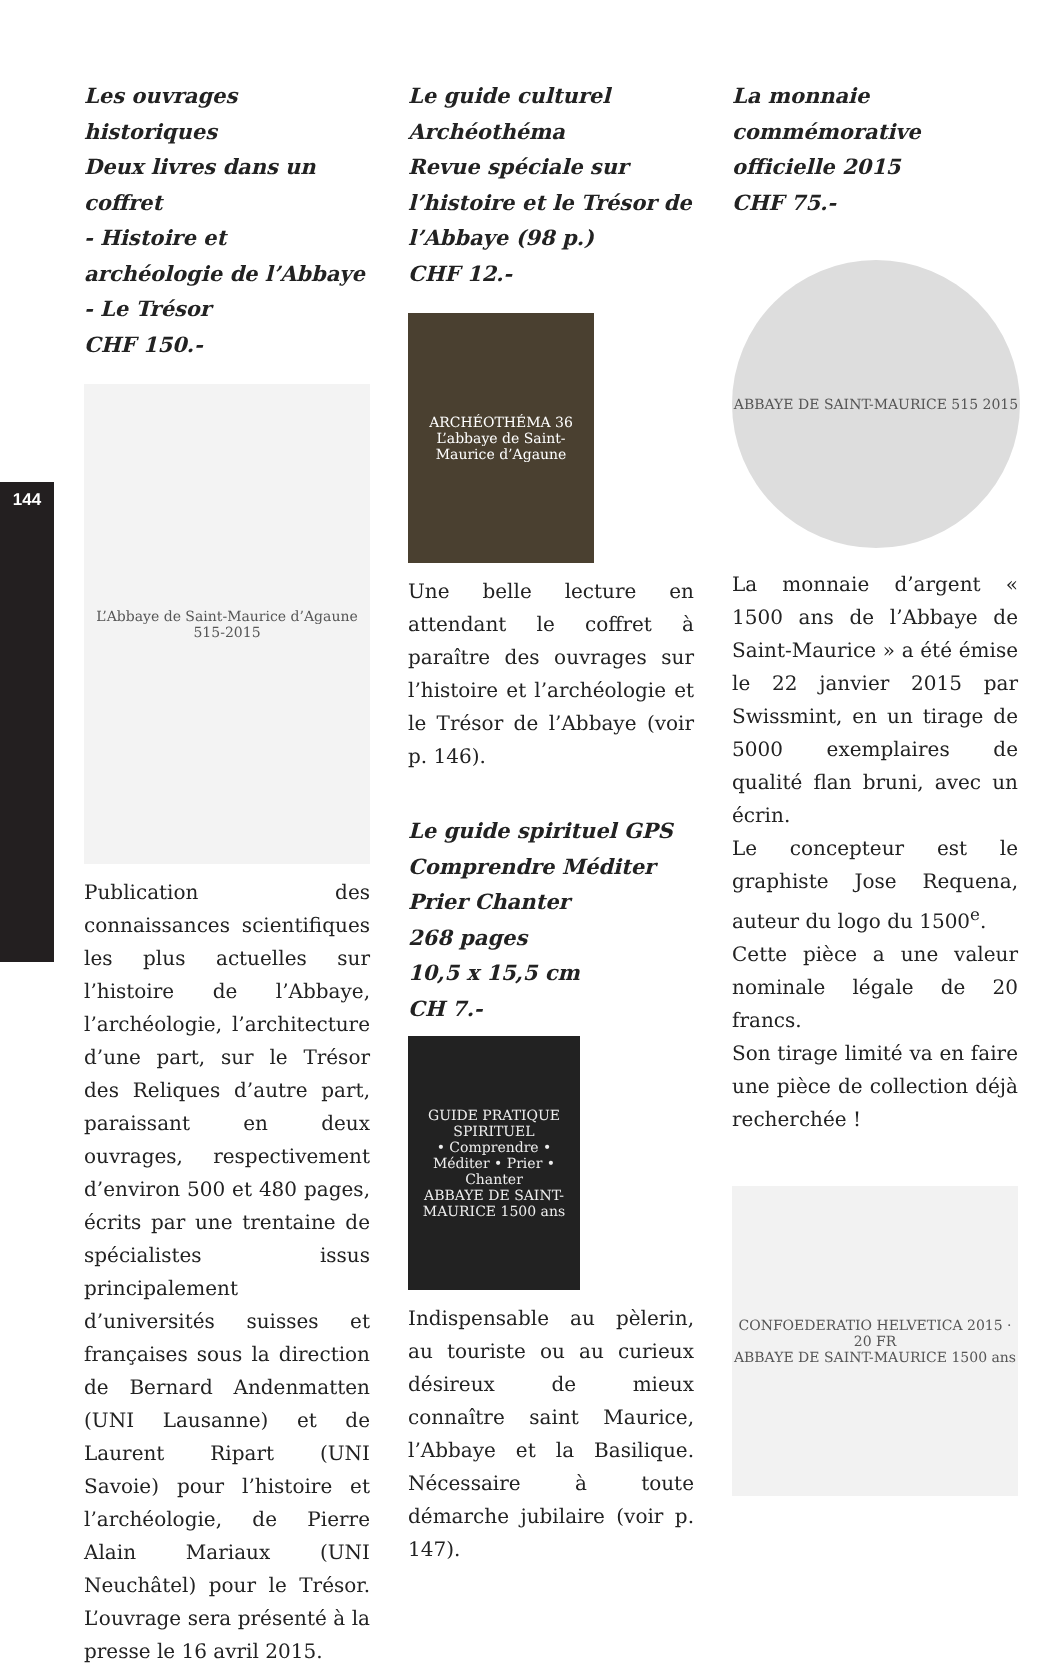144
Les ouvrages historiques
Deux livres dans un coffret
- Histoire et archéologie de l’Abbaye
- Le Trésor
CHF 150.-
L’Abbaye de Saint-Maurice d’Agaune 515-2015
Publication des connaissances scientifiques les plus actuelles sur l’histoire de l’Abbaye, l’archéologie, l’architecture d’une part, sur le Trésor des Reliques d’autre part, paraissant en deux ouvrages, respectivement d’environ 500 et 480 pages, écrits par une trentaine de spécialistes issus principalement d’universités suisses et françaises sous la direction de Bernard Andenmatten (UNI Lausanne) et de Laurent Ripart (UNI Savoie) pour l’histoire et l’archéologie, de Pierre Alain Mariaux (UNI Neuchâtel) pour le Trésor. L’ouvrage sera présenté à la presse le 16 avril 2015.
Le guide culturel
Archéothéma
Revue spéciale sur l’histoire et le Trésor de l’Abbaye (98 p.)
CHF 12.-
ARCHÉOTHÉMA 36
L’abbaye de Saint-Maurice d’Agaune
Une belle lecture en attendant le coffret à paraître des ouvrages sur l’histoire et l’archéologie et le Trésor de l’Abbaye (voir p. 146).
Le guide spirituel GPS
Comprendre Méditer
Prier Chanter
268 pages
10,5 x 15,5 cm
CH 7.-
GUIDE PRATIQUE SPIRITUEL
• Comprendre • Méditer • Prier • Chanter
ABBAYE DE SAINT-MAURICE 1500 ans
Indispensable au pèlerin, au touriste ou au curieux désireux de mieux connaître saint Maurice, l’Abbaye et la Basilique. Nécessaire à toute démarche jubilaire (voir p. 147).
La monnaie commémorative officielle 2015
CHF 75.-
ABBAYE DE SAINT-MAURICE 515 2015
La monnaie d’argent « 1500 ans de l’Abbaye de Saint-Maurice » a été émise le 22 janvier 2015 par Swissmint, en un tirage de 5000 exemplaires de qualité flan bruni, avec un écrin.
Le concepteur est le graphiste Jose Requena, auteur du logo du 1500<sup>e</sup>.
Cette pièce a une valeur nominale légale de 20 francs.
Son tirage limité va en faire une pièce de collection déjà recherchée !
CONFOEDERATIO HELVETICA 2015 · 20 FR
ABBAYE DE SAINT-MAURICE 1500 ans